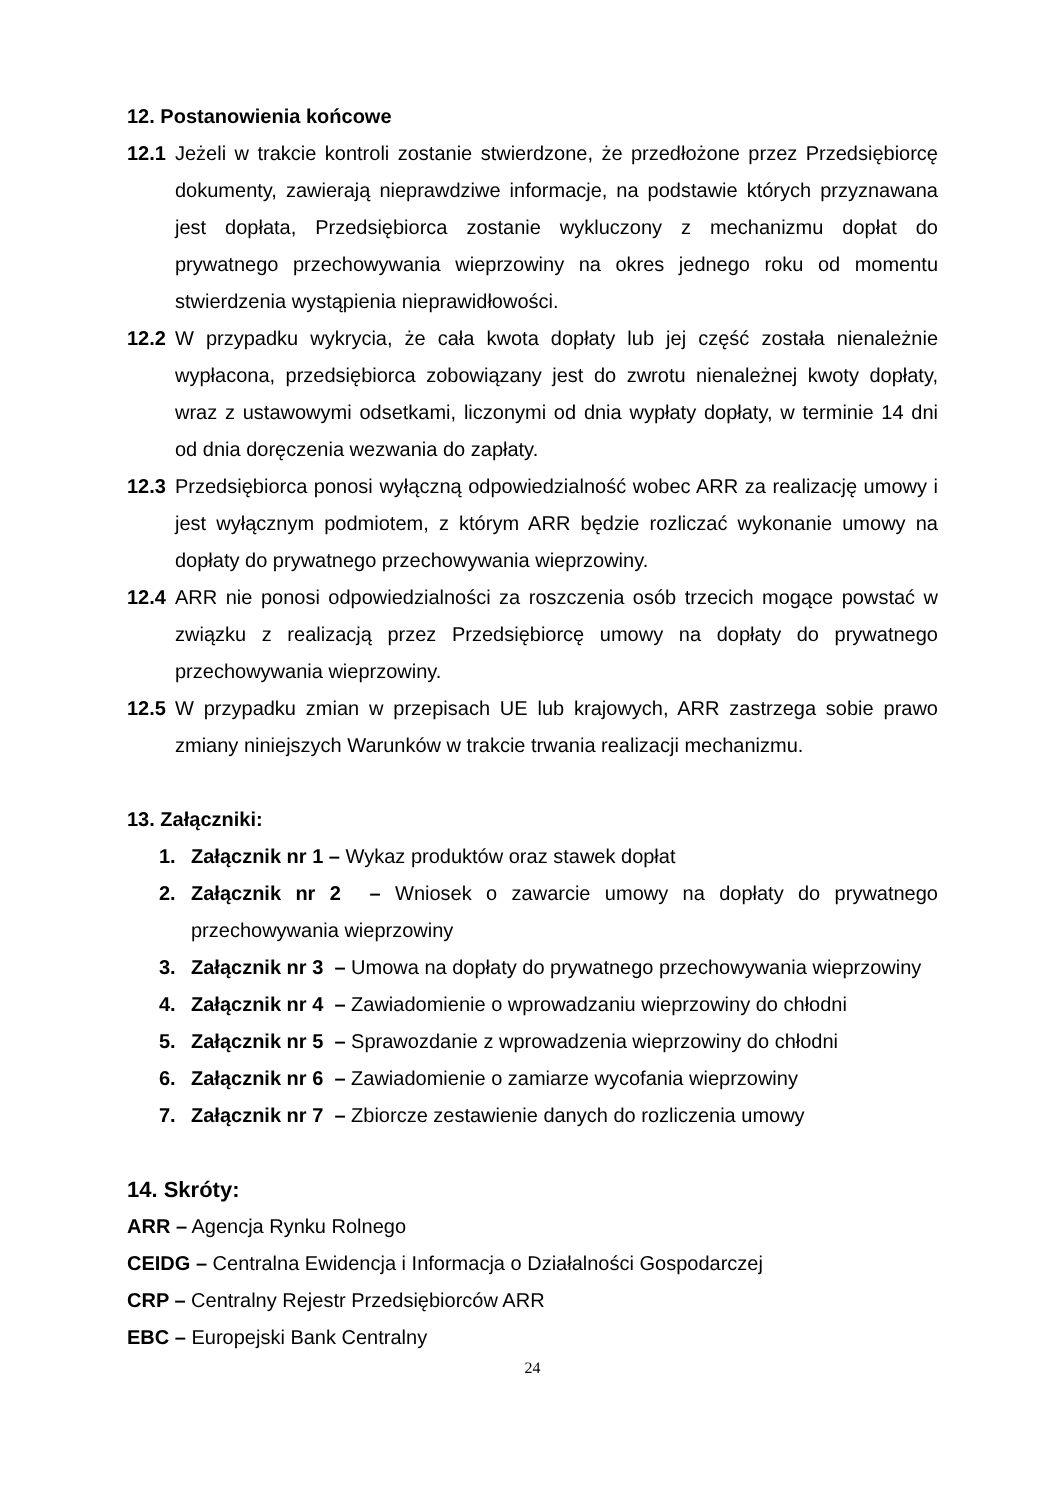12. Postanowienia końcowe
12.1 Jeżeli w trakcie kontroli zostanie stwierdzone, że przedłożone przez Przedsiębiorcę dokumenty, zawierają nieprawdziwe informacje, na podstawie których przyznawana jest dopłata, Przedsiębiorca zostanie wykluczony z mechanizmu dopłat do prywatnego przechowywania wieprzowiny na okres jednego roku od momentu stwierdzenia wystąpienia nieprawidłowości.
12.2 W przypadku wykrycia, że cała kwota dopłaty lub jej część została nienależnie wypłacona, przedsiębiorca zobowiązany jest do zwrotu nienależnej kwoty dopłaty, wraz z ustawowymi odsetkami, liczonymi od dnia wypłaty dopłaty, w terminie 14 dni od dnia doręczenia wezwania do zapłaty.
12.3 Przedsiębiorca ponosi wyłączną odpowiedzialność wobec ARR za realizację umowy i jest wyłącznym podmiotem, z którym ARR będzie rozliczać wykonanie umowy na dopłaty do prywatnego przechowywania wieprzowiny.
12.4 ARR nie ponosi odpowiedzialności za roszczenia osób trzecich mogące powstać w związku z realizacją przez Przedsiębiorcę umowy na dopłaty do prywatnego przechowywania wieprzowiny.
12.5 W przypadku zmian w przepisach UE lub krajowych, ARR zastrzega sobie prawo zmiany niniejszych Warunków w trakcie trwania realizacji mechanizmu.
13. Załączniki:
1. Załącznik nr 1 – Wykaz produktów oraz stawek dopłat
2. Załącznik nr 2 – Wniosek o zawarcie umowy na dopłaty do prywatnego przechowywania wieprzowiny
3. Załącznik nr 3 – Umowa na dopłaty do prywatnego przechowywania wieprzowiny
4. Załącznik nr 4 – Zawiadomienie o wprowadzaniu wieprzowiny do chłodni
5. Załącznik nr 5 – Sprawozdanie z wprowadzenia wieprzowiny do chłodni
6. Załącznik nr 6 – Zawiadomienie o zamiarze wycofania wieprzowiny
7. Załącznik nr 7 – Zbiorcze zestawienie danych do rozliczenia umowy
14. Skróty:
ARR – Agencja Rynku Rolnego
CEIDG – Centralna Ewidencja i Informacja o Działalności Gospodarczej
CRP – Centralny Rejestr Przedsiębiorców ARR
EBC – Europejski Bank Centralny
24